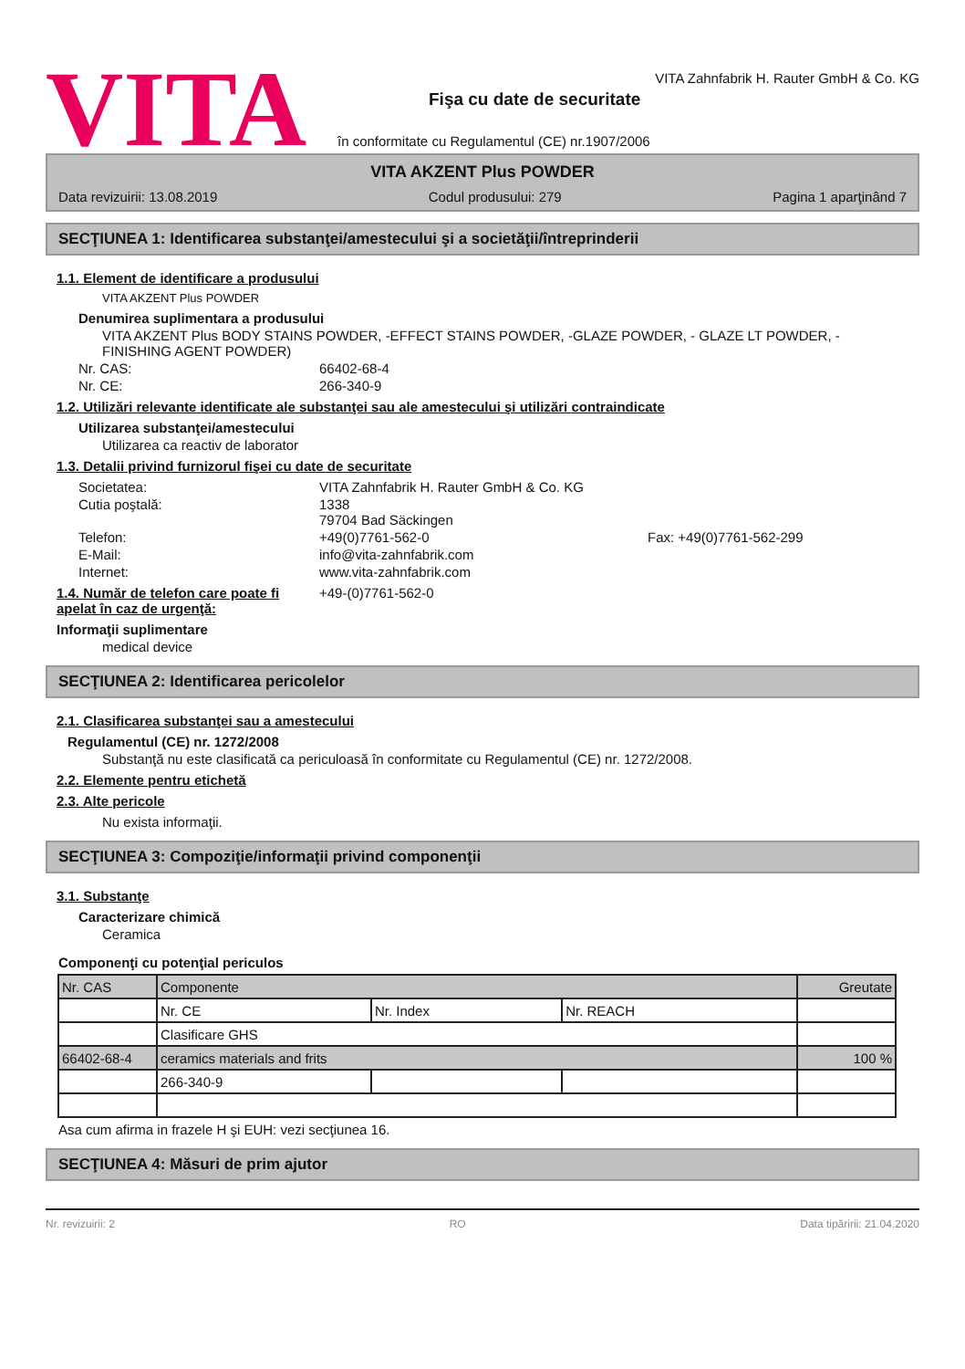VITA
VITA Zahnfabrik H. Rauter GmbH & Co. KG
Fişa cu date de securitate
în conformitate cu Regulamentul (CE) nr.1907/2006
VITA AKZENT Plus POWDER
Data revizuirii: 13.08.2019 Codul produsului: 279 Pagina 1 aparţinând 7
SECŢIUNEA 1: Identificarea substanţei/amestecului şi a societăţii/întreprinderii
1.1. Element de identificare a produsului
VITA AKZENT Plus POWDER
Denumirea suplimentara a produsului
VITA AKZENT Plus BODY STAINS POWDER, -EFFECT STAINS POWDER, -GLAZE POWDER, - GLAZE LT POWDER, - FINISHING AGENT POWDER)
Nr. CAS: 66402-68-4
Nr. CE: 266-340-9
1.2. Utilizări relevante identificate ale substanţei sau ale amestecului şi utilizări contraindicate
Utilizarea substanţei/amestecului
Utilizarea ca reactiv de laborator
1.3. Detalii privind furnizorul fişei cu date de securitate
Societatea: VITA Zahnfabrik H. Rauter GmbH & Co. KG
Cutia poştală: 1338
79704 Bad Säckingen
Telefon: +49(0)7761-562-0 Fax: +49(0)7761-562-299
E-Mail: info@vita-zahnfabrik.com
Internet: www.vita-zahnfabrik.com
1.4. Număr de telefon care poate fi apelat în caz de urgenţă: +49-(0)7761-562-0
Informaţii suplimentare
medical device
SECŢIUNEA 2: Identificarea pericolelor
2.1. Clasificarea substanţei sau a amestecului
Regulamentul (CE) nr. 1272/2008
Substanţă nu este clasificată ca periculoasă în conformitate cu Regulamentul (CE) nr. 1272/2008.
2.2. Elemente pentru etichetă
2.3. Alte pericole
Nu exista informaţii.
SECŢIUNEA 3: Compoziţie/informaţii privind componenţii
3.1. Substanţe
Caracterizare chimică
Ceramica
Componenţi cu potenţial periculos
| Nr. CAS | Componente | | | Greutate |
| | Nr. CE | Nr. Index | Nr. REACH | |
| | Clasificare GHS | | | |
| 66402-68-4 | ceramics materials and frits | | | 100 % |
| | 266-340-9 | | | |
Asa cum afirma in frazele H şi EUH: vezi secţiunea 16.
SECŢIUNEA 4: Măsuri de prim ajutor
Nr. revizuirii: 2 RO Data tipăririi: 21.04.2020